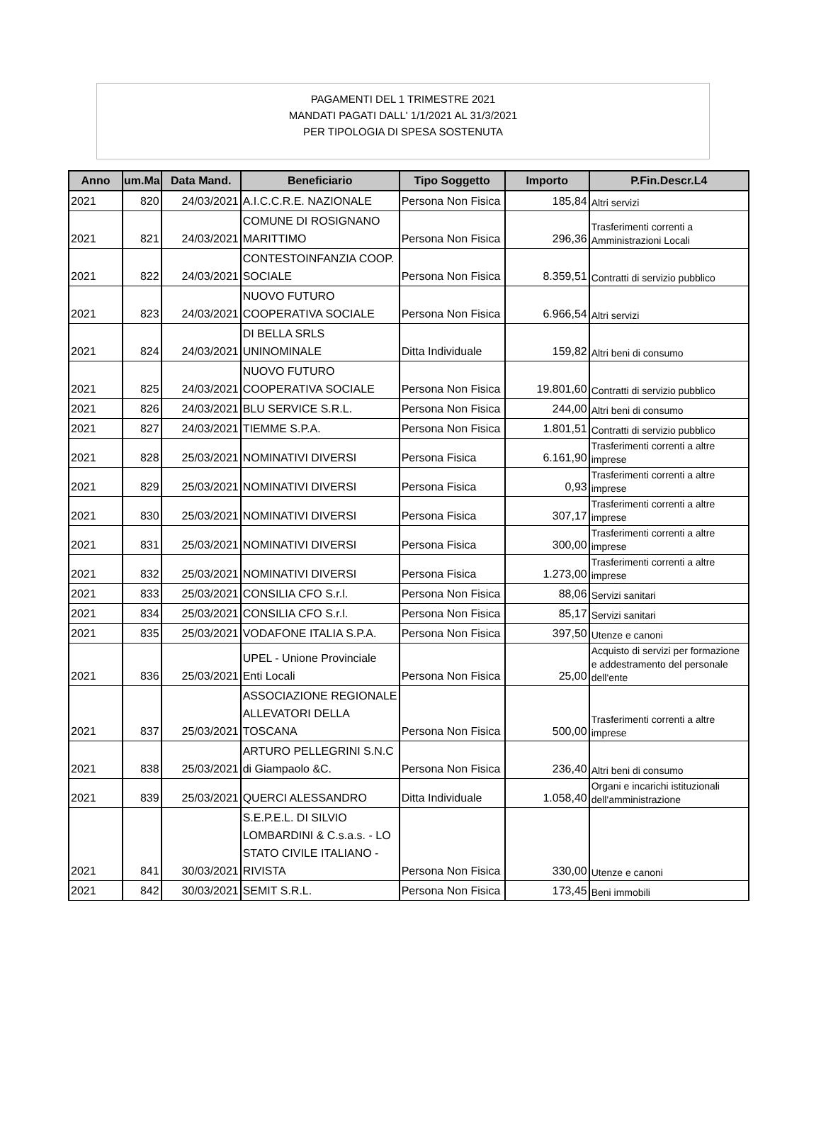PAGAMENTI DEL 1 TRIMESTRE 2021
MANDATI PAGATI DALL' 1/1/2021 AL 31/3/2021
PER TIPOLOGIA DI SPESA SOSTENUTA
| Anno | um.Ma | Data Mand. | Beneficiario | Tipo Soggetto | Importo | P.Fin.Descr.L4 |
| --- | --- | --- | --- | --- | --- | --- |
| 2021 | 820 | 24/03/2021 | A.I.C.C.R.E. NAZIONALE | Persona Non Fisica | 185,84 | Altri servizi |
| 2021 | 821 | 24/03/2021 | COMUNE DI ROSIGNANO MARITTIMO | Persona Non Fisica | 296,36 | Trasferimenti correnti a Amministrazioni Locali |
| 2021 | 822 | 24/03/2021 | CONTESTOINFANZIA COOP. SOCIALE | Persona Non Fisica | 8.359,51 | Contratti di servizio pubblico |
| 2021 | 823 | 24/03/2021 | NUOVO FUTURO COOPERATIVA SOCIALE | Persona Non Fisica | 6.966,54 | Altri servizi |
| 2021 | 824 | 24/03/2021 | DI BELLA SRLS UNINOMINALE | Ditta Individuale | 159,82 | Altri beni di consumo |
| 2021 | 825 | 24/03/2021 | NUOVO FUTURO COOPERATIVA SOCIALE | Persona Non Fisica | 19.801,60 | Contratti di servizio pubblico |
| 2021 | 826 | 24/03/2021 | BLU SERVICE S.R.L. | Persona Non Fisica | 244,00 | Altri beni di consumo |
| 2021 | 827 | 24/03/2021 | TIEMME S.P.A. | Persona Non Fisica | 1.801,51 | Contratti di servizio pubblico |
| 2021 | 828 | 25/03/2021 | NOMINATIVI DIVERSI | Persona Fisica | 6.161,90 | Trasferimenti correnti a altre imprese |
| 2021 | 829 | 25/03/2021 | NOMINATIVI DIVERSI | Persona Fisica | 0,93 | Trasferimenti correnti a altre imprese |
| 2021 | 830 | 25/03/2021 | NOMINATIVI DIVERSI | Persona Fisica | 307,17 | Trasferimenti correnti a altre imprese |
| 2021 | 831 | 25/03/2021 | NOMINATIVI DIVERSI | Persona Fisica | 300,00 | Trasferimenti correnti a altre imprese |
| 2021 | 832 | 25/03/2021 | NOMINATIVI DIVERSI | Persona Fisica | 1.273,00 | Trasferimenti correnti a altre imprese |
| 2021 | 833 | 25/03/2021 | CONSILIA CFO S.r.l. | Persona Non Fisica | 88,06 | Servizi sanitari |
| 2021 | 834 | 25/03/2021 | CONSILIA CFO S.r.l. | Persona Non Fisica | 85,17 | Servizi sanitari |
| 2021 | 835 | 25/03/2021 | VODAFONE ITALIA S.P.A. | Persona Non Fisica | 397,50 | Utenze e canoni |
| 2021 | 836 | 25/03/2021 | UPEL - Unione Provinciale Enti Locali | Persona Non Fisica | 25,00 | Acquisto di servizi per formazione e addestramento del personale dell'ente |
| 2021 | 837 | 25/03/2021 | ASSOCIAZIONE REGIONALE ALLEVATORI DELLA TOSCANA | Persona Non Fisica | 500,00 | Trasferimenti correnti a altre imprese |
| 2021 | 838 | 25/03/2021 | ARTURO PELLEGRINI S.N.C di Giampaolo &C. | Persona Non Fisica | 236,40 | Altri beni di consumo |
| 2021 | 839 | 25/03/2021 | QUERCI ALESSANDRO | Ditta Individuale | 1.058,40 | Organi e incarichi istituzionali dell'amministrazione |
| 2021 | 841 | 30/03/2021 | S.E.P.E.L. DI SILVIO LOMBARDINI & C.s.a.s. - LO STATO CIVILE ITALIANO - RIVISTA | Persona Non Fisica | 330,00 | Utenze e canoni |
| 2021 | 842 | 30/03/2021 | SEMIT S.R.L. | Persona Non Fisica | 173,45 | Beni immobili |